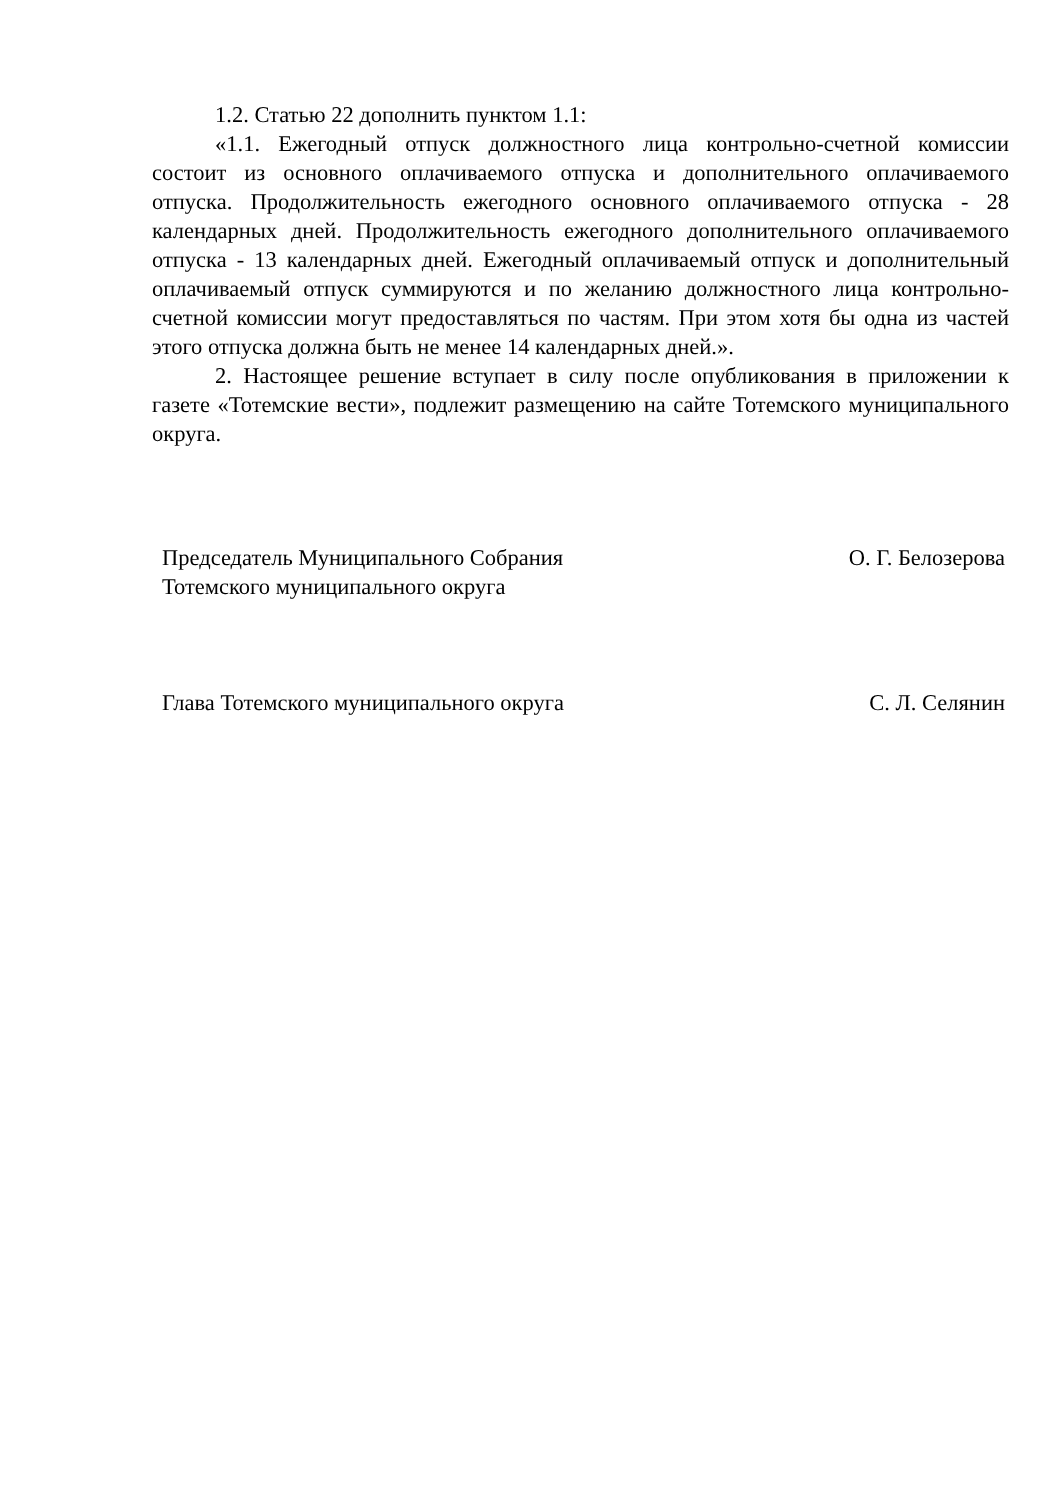1.2. Статью 22 дополнить пунктом 1.1:
«1.1. Ежегодный отпуск должностного лица контрольно-счетной комиссии состоит из основного оплачиваемого отпуска и дополнительного оплачиваемого отпуска. Продолжительность ежегодного основного оплачиваемого отпуска - 28 календарных дней. Продолжительность ежегодного дополнительного оплачиваемого отпуска - 13 календарных дней. Ежегодный оплачиваемый отпуск и дополнительный оплачиваемый отпуск суммируются и по желанию должностного лица контрольно-счетной комиссии могут предоставляться по частям. При этом хотя бы одна из частей этого отпуска должна быть не менее 14 календарных дней.».
2. Настоящее решение вступает в силу после опубликования в приложении к газете «Тотемские вести», подлежит размещению на сайте Тотемского муниципального округа.
Председатель Муниципального Собрания
Тотемского муниципального округа
О. Г. Белозерова
Глава Тотемского муниципального округа
С. Л. Селянин